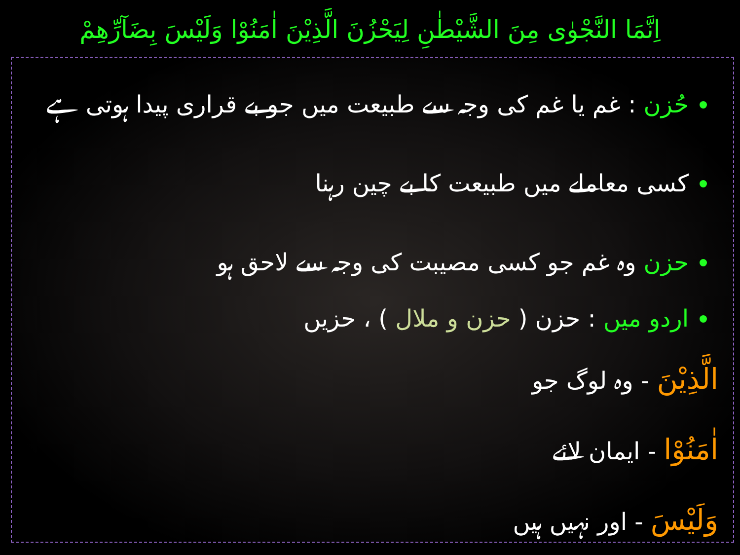اِنَّمَا النَّجْوٰی مِنَ الشَّیْطٰنِ لِیَحْزُنَ الَّذِیْنَ اٰمَنُوْا وَلَیْسَ بِضَآرِّھِمْ
حُزن : غم یا غم کی وجہ سے طبیعت میں جو بے قراری پیدا ہوتی ہے
کسی معاملے میں طبیعت کا بے چین رہنا
حزن وہ غم جو کسی مصیبت کی وجہ سے لاحق ہو
اردو میں : حزن ( حزن و ملال ) ، حزیں
الَّذِیْنَ - وہ لوگ جو
اٰمَنُوْا - ایمان لائے
وَلَیْسَ - اور نہیں ہیں